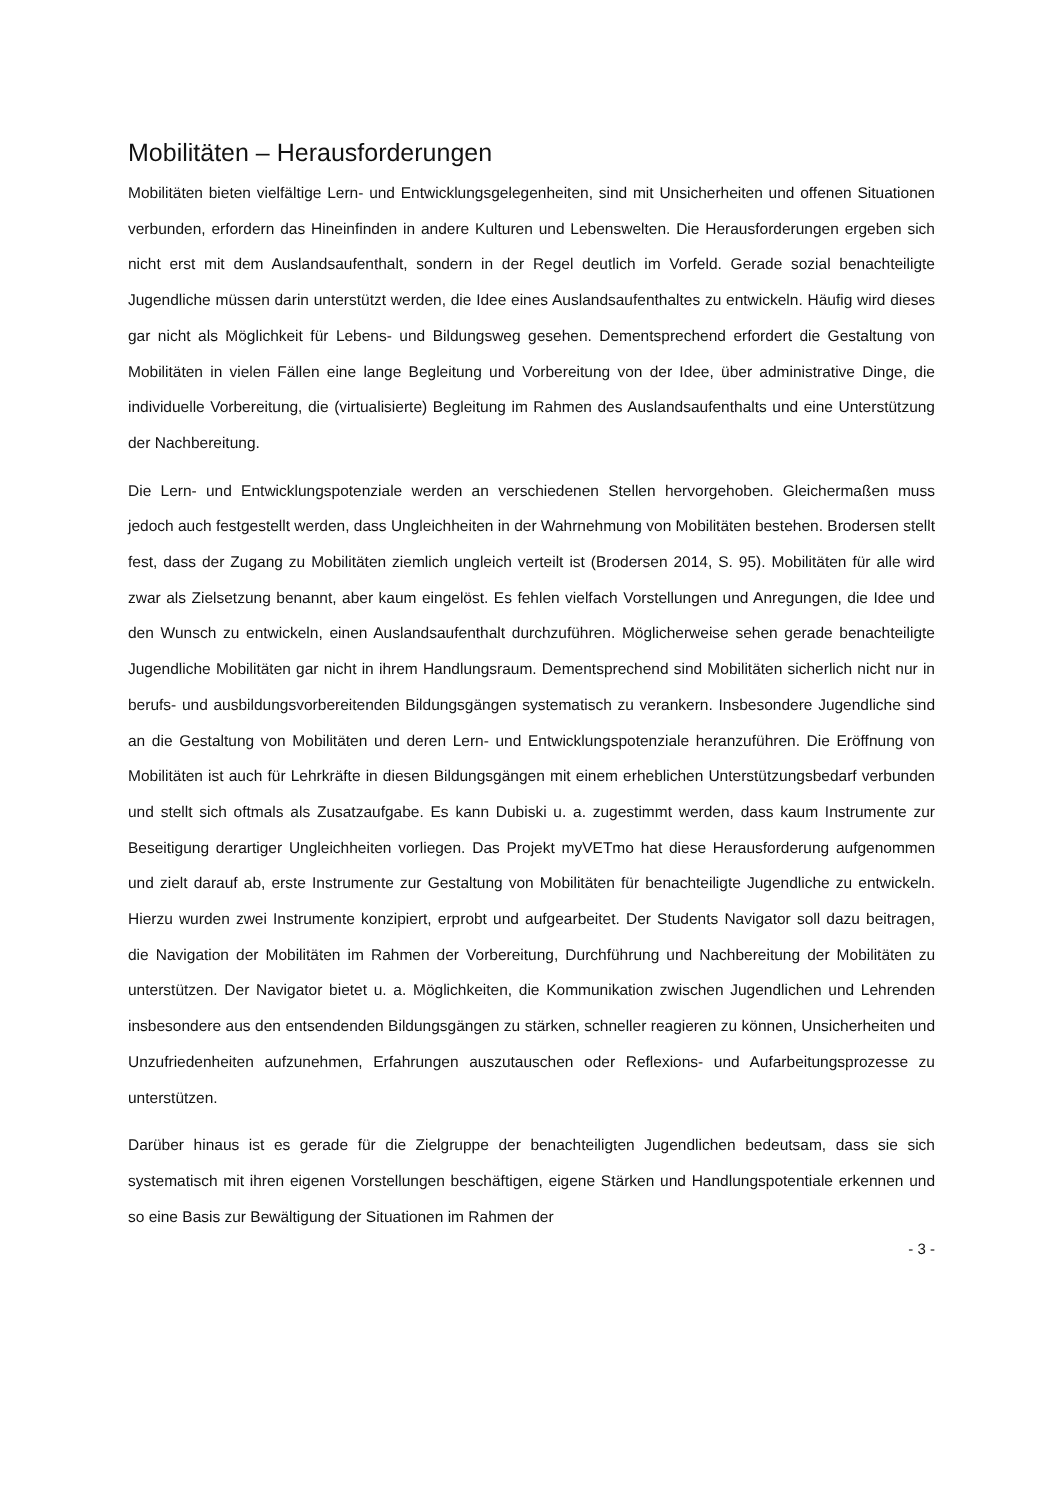Mobilitäten – Herausforderungen
Mobilitäten bieten vielfältige Lern- und Entwicklungsgelegenheiten, sind mit Unsicherheiten und offenen Situationen verbunden, erfordern das Hineinfinden in andere Kulturen und Lebenswelten. Die Herausforderungen ergeben sich nicht erst mit dem Auslandsaufenthalt, sondern in der Regel deutlich im Vorfeld. Gerade sozial benachteiligte Jugendliche müssen darin unterstützt werden, die Idee eines Auslandsaufenthaltes zu entwickeln. Häufig wird dieses gar nicht als Möglichkeit für Lebens- und Bildungsweg gesehen. Dementsprechend erfordert die Gestaltung von Mobilitäten in vielen Fällen eine lange Begleitung und Vorbereitung von der Idee, über administrative Dinge, die individuelle Vorbereitung, die (virtualisierte) Begleitung im Rahmen des Auslandsaufenthalts und eine Unterstützung der Nachbereitung.
Die Lern- und Entwicklungspotenziale werden an verschiedenen Stellen hervorgehoben. Gleichermaßen muss jedoch auch festgestellt werden, dass Ungleichheiten in der Wahrnehmung von Mobilitäten bestehen. Brodersen stellt fest, dass der Zugang zu Mobilitäten ziemlich ungleich verteilt ist (Brodersen 2014, S. 95). Mobilitäten für alle wird zwar als Zielsetzung benannt, aber kaum eingelöst. Es fehlen vielfach Vorstellungen und Anregungen, die Idee und den Wunsch zu entwickeln, einen Auslandsaufenthalt durchzuführen. Möglicherweise sehen gerade benachteiligte Jugendliche Mobilitäten gar nicht in ihrem Handlungsraum. Dementsprechend sind Mobilitäten sicherlich nicht nur in berufs- und ausbildungsvorbereitenden Bildungsgängen systematisch zu verankern. Insbesondere Jugendliche sind an die Gestaltung von Mobilitäten und deren Lern- und Entwicklungspotenziale heranzuführen. Die Eröffnung von Mobilitäten ist auch für Lehrkräfte in diesen Bildungsgängen mit einem erheblichen Unterstützungsbedarf verbunden und stellt sich oftmals als Zusatzaufgabe. Es kann Dubiski u. a. zugestimmt werden, dass kaum Instrumente zur Beseitigung derartiger Ungleichheiten vorliegen. Das Projekt myVETmo hat diese Herausforderung aufgenommen und zielt darauf ab, erste Instrumente zur Gestaltung von Mobilitäten für benachteiligte Jugendliche zu entwickeln. Hierzu wurden zwei Instrumente konzipiert, erprobt und aufgearbeitet. Der Students Navigator soll dazu beitragen, die Navigation der Mobilitäten im Rahmen der Vorbereitung, Durchführung und Nachbereitung der Mobilitäten zu unterstützen. Der Navigator bietet u. a. Möglichkeiten, die Kommunikation zwischen Jugendlichen und Lehrenden insbesondere aus den entsendenden Bildungsgängen zu stärken, schneller reagieren zu können, Unsicherheiten und Unzufriedenheiten aufzunehmen, Erfahrungen auszutauschen oder Reflexions- und Aufarbeitungsprozesse zu unterstützen.
Darüber hinaus ist es gerade für die Zielgruppe der benachteiligten Jugendlichen bedeutsam, dass sie sich systematisch mit ihren eigenen Vorstellungen beschäftigen, eigene Stärken und Handlungspotentiale erkennen und so eine Basis zur Bewältigung der Situationen im Rahmen der
- 3 -